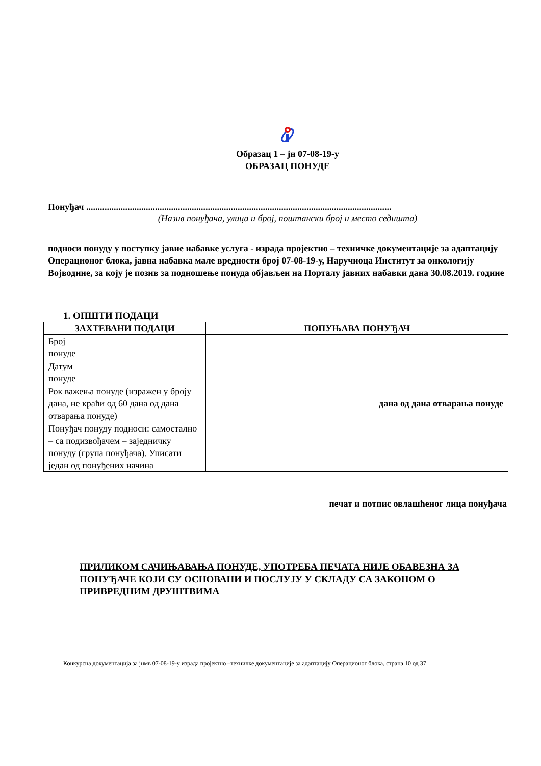Образац 1 – јн 07-08-19-у
ОБРАЗАЦ ПОНУДЕ
Понуђач .....................................................................................................................................
(Назив понуђача, улица и број, поштански број и место седишта)
подноси понуду у поступку јавне набавке услуга - израда пројектно – техничке документације за адаптацију Операционог блока, јавна набавка мале вредности број 07-08-19-у, Наручиоца Институт за онкологију Војводине, за коју је позив за подношење понуда објављен на Порталу јавних набавки дана 30.08.2019. године
1. ОПШТИ ПОДАЦИ
| ЗАХТЕВАНИ ПОДАЦИ | ПОПУЊАВА ПОНУЂАЧ |
| --- | --- |
| Број понуде | |
| Датум понуде | |
| Рок важења понуде (изражен у броју дана, не краћи од 60 дана од дана отварања понуде) | дана од дана отварања понуде |
| Понуђач понуду подноси: самостално – са подизвођачем – заједничку понуду (група понуђача). Уписати један од понуђених начина | |
печат и потпис овлашћеног лица понуђача
ПРИЛИКОМ САЧИЊАВАЊА ПОНУДЕ, УПОТРЕБА ПЕЧАТА НИЈЕ ОБАВЕЗНА ЗА ПОНУЂАЧЕ КОЈИ СУ ОСНОВАНИ И ПОСЛУЈУ У СКЛАДУ СА ЗАКОНОМ О ПРИВРЕДНИМ ДРУШТВИМА
Конкурсна документација за јнмв 07-08-19-у израда пројектно –техничке документације за адаптацију Операционог блока, страна 10 од 37